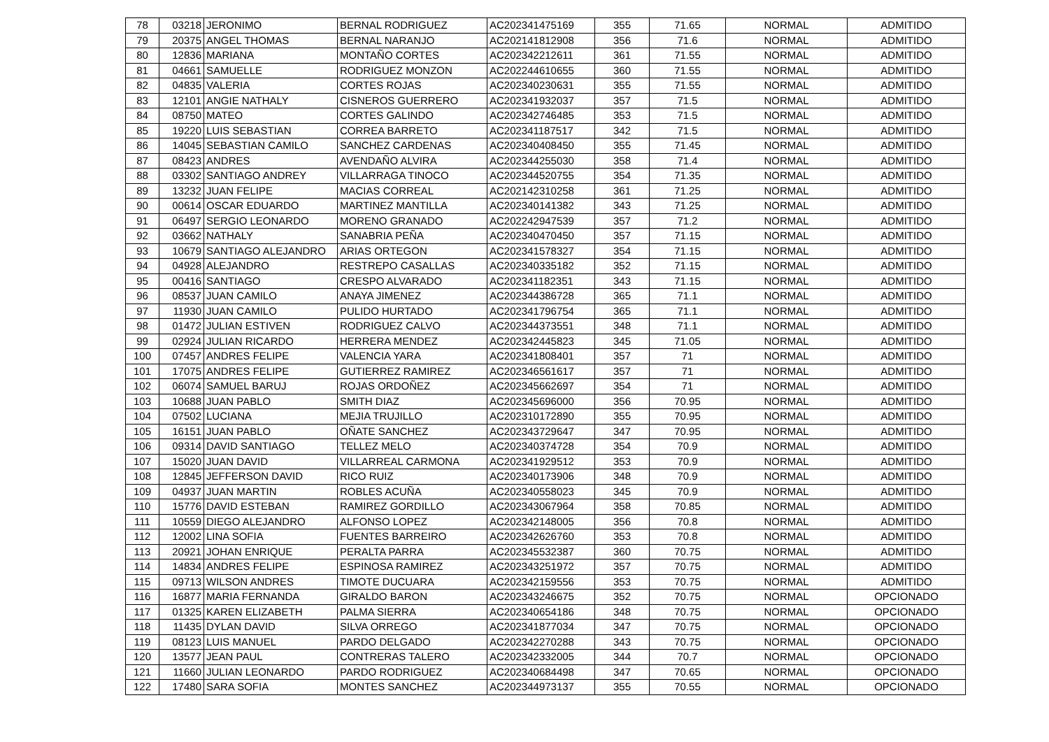| 78 | 03218 | JERONIMO | BERNAL RODRIGUEZ | AC202341475169 | 355 | 71.65 | NORMAL | ADMITIDO |
| 79 | 20375 | ANGEL THOMAS | BERNAL NARANJO | AC202141812908 | 356 | 71.6 | NORMAL | ADMITIDO |
| 80 | 12836 | MARIANA | MONTAÑO CORTES | AC202342212611 | 361 | 71.55 | NORMAL | ADMITIDO |
| 81 | 04661 | SAMUELLE | RODRIGUEZ MONZON | AC202244610655 | 360 | 71.55 | NORMAL | ADMITIDO |
| 82 | 04835 | VALERIA | CORTES ROJAS | AC202340230631 | 355 | 71.55 | NORMAL | ADMITIDO |
| 83 | 12101 | ANGIE NATHALY | CISNEROS GUERRERO | AC202341932037 | 357 | 71.5 | NORMAL | ADMITIDO |
| 84 | 08750 | MATEO | CORTES GALINDO | AC202342746485 | 353 | 71.5 | NORMAL | ADMITIDO |
| 85 | 19220 | LUIS SEBASTIAN | CORREA BARRETO | AC202341187517 | 342 | 71.5 | NORMAL | ADMITIDO |
| 86 | 14045 | SEBASTIAN CAMILO | SANCHEZ CARDENAS | AC202340408450 | 355 | 71.45 | NORMAL | ADMITIDO |
| 87 | 08423 | ANDRES | AVENDAÑO ALVIRA | AC202344255030 | 358 | 71.4 | NORMAL | ADMITIDO |
| 88 | 03302 | SANTIAGO ANDREY | VILLARRAGA TINOCO | AC202344520755 | 354 | 71.35 | NORMAL | ADMITIDO |
| 89 | 13232 | JUAN FELIPE | MACIAS CORREAL | AC202142310258 | 361 | 71.25 | NORMAL | ADMITIDO |
| 90 | 00614 | OSCAR EDUARDO | MARTINEZ MANTILLA | AC202340141382 | 343 | 71.25 | NORMAL | ADMITIDO |
| 91 | 06497 | SERGIO LEONARDO | MORENO GRANADO | AC202242947539 | 357 | 71.2 | NORMAL | ADMITIDO |
| 92 | 03662 | NATHALY | SANABRIA PEÑA | AC202340470450 | 357 | 71.15 | NORMAL | ADMITIDO |
| 93 | 10679 | SANTIAGO ALEJANDRO | ARIAS ORTEGON | AC202341578327 | 354 | 71.15 | NORMAL | ADMITIDO |
| 94 | 04928 | ALEJANDRO | RESTREPO CASALLAS | AC202340335182 | 352 | 71.15 | NORMAL | ADMITIDO |
| 95 | 00416 | SANTIAGO | CRESPO ALVARADO | AC202341182351 | 343 | 71.15 | NORMAL | ADMITIDO |
| 96 | 08537 | JUAN CAMILO | ANAYA JIMENEZ | AC202344386728 | 365 | 71.1 | NORMAL | ADMITIDO |
| 97 | 11930 | JUAN CAMILO | PULIDO HURTADO | AC202341796754 | 365 | 71.1 | NORMAL | ADMITIDO |
| 98 | 01472 | JULIAN ESTIVEN | RODRIGUEZ CALVO | AC202344373551 | 348 | 71.1 | NORMAL | ADMITIDO |
| 99 | 02924 | JULIAN RICARDO | HERRERA MENDEZ | AC202342445823 | 345 | 71.05 | NORMAL | ADMITIDO |
| 100 | 07457 | ANDRES FELIPE | VALENCIA YARA | AC202341808401 | 357 | 71 | NORMAL | ADMITIDO |
| 101 | 17075 | ANDRES FELIPE | GUTIERREZ RAMIREZ | AC202346561617 | 357 | 71 | NORMAL | ADMITIDO |
| 102 | 06074 | SAMUEL BARUJ | ROJAS ORDOÑEZ | AC202345662697 | 354 | 71 | NORMAL | ADMITIDO |
| 103 | 10688 | JUAN PABLO | SMITH DIAZ | AC202345696000 | 356 | 70.95 | NORMAL | ADMITIDO |
| 104 | 07502 | LUCIANA | MEJIA TRUJILLO | AC202310172890 | 355 | 70.95 | NORMAL | ADMITIDO |
| 105 | 16151 | JUAN PABLO | OÑATE SANCHEZ | AC202343729647 | 347 | 70.95 | NORMAL | ADMITIDO |
| 106 | 09314 | DAVID SANTIAGO | TELLEZ MELO | AC202340374728 | 354 | 70.9 | NORMAL | ADMITIDO |
| 107 | 15020 | JUAN DAVID | VILLARREAL CARMONA | AC202341929512 | 353 | 70.9 | NORMAL | ADMITIDO |
| 108 | 12845 | JEFFERSON DAVID | RICO RUIZ | AC202340173906 | 348 | 70.9 | NORMAL | ADMITIDO |
| 109 | 04937 | JUAN MARTIN | ROBLES ACUÑA | AC202340558023 | 345 | 70.9 | NORMAL | ADMITIDO |
| 110 | 15776 | DAVID ESTEBAN | RAMIREZ GORDILLO | AC202343067964 | 358 | 70.85 | NORMAL | ADMITIDO |
| 111 | 10559 | DIEGO ALEJANDRO | ALFONSO LOPEZ | AC202342148005 | 356 | 70.8 | NORMAL | ADMITIDO |
| 112 | 12002 | LINA SOFIA | FUENTES BARREIRO | AC202342626760 | 353 | 70.8 | NORMAL | ADMITIDO |
| 113 | 20921 | JOHAN ENRIQUE | PERALTA PARRA | AC202345532387 | 360 | 70.75 | NORMAL | ADMITIDO |
| 114 | 14834 | ANDRES FELIPE | ESPINOSA RAMIREZ | AC202343251972 | 357 | 70.75 | NORMAL | ADMITIDO |
| 115 | 09713 | WILSON ANDRES | TIMOTE DUCUARA | AC202342159556 | 353 | 70.75 | NORMAL | ADMITIDO |
| 116 | 16877 | MARIA FERNANDA | GIRALDO BARON | AC202343246675 | 352 | 70.75 | NORMAL | OPCIONADO |
| 117 | 01325 | KAREN ELIZABETH | PALMA SIERRA | AC202340654186 | 348 | 70.75 | NORMAL | OPCIONADO |
| 118 | 11435 | DYLAN DAVID | SILVA ORREGO | AC202341877034 | 347 | 70.75 | NORMAL | OPCIONADO |
| 119 | 08123 | LUIS MANUEL | PARDO DELGADO | AC202342270288 | 343 | 70.75 | NORMAL | OPCIONADO |
| 120 | 13577 | JEAN PAUL | CONTRERAS TALERO | AC202342332005 | 344 | 70.7 | NORMAL | OPCIONADO |
| 121 | 11660 | JULIAN LEONARDO | PARDO RODRIGUEZ | AC202340684498 | 347 | 70.65 | NORMAL | OPCIONADO |
| 122 | 17480 | SARA SOFIA | MONTES SANCHEZ | AC202344973137 | 355 | 70.55 | NORMAL | OPCIONADO |